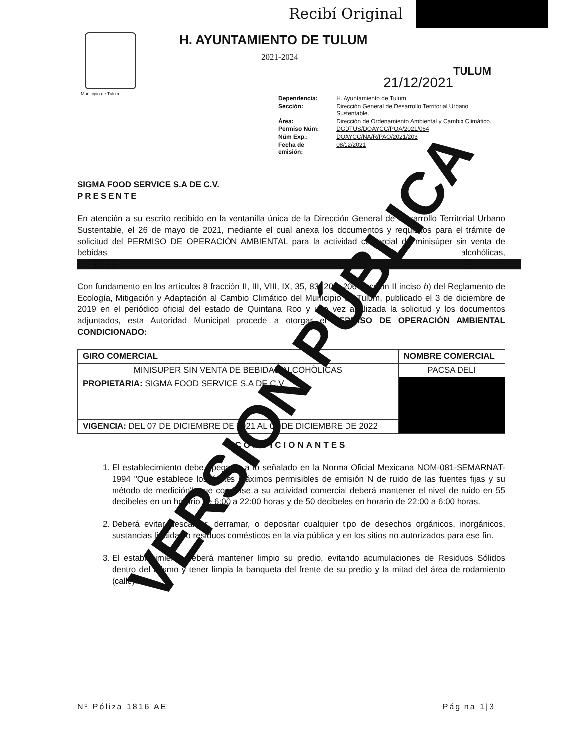Municipio de Tulum
Recibí Original
H. AYUNTAMIENTO DE TULUM
2021-2024
TULUM
21/12/2021
| Dependencia: | H. Ayuntamiento de Tulum |
| Sección: | Dirección General de Desarrollo Territorial Urbano Sustentable. |
| Área: | Dirección de Ordenamiento Ambiental y Cambio Climático. |
| Permiso Núm: | DGDTUS/DOAYCC/POA/2021/064 |
| Núm Exp.: | DOAYCC/NA/R/PAO/2021/203 |
| Fecha de emisión: | 08/12/2021 |
SIGMA FOOD SERVICE S.A DE C.V.
PRESENTE
En atención a su escrito recibido en la ventanilla única de la Dirección General de Desarrollo Territorial Urbano Sustentable, el 26 de mayo de 2021, mediante el cual anexa los documentos y requisitos para el trámite de solicitud del PERMISO DE OPERACIÓN AMBIENTAL para la actividad comercial de minisúper sin venta de bebidas alcohólicas, ██████████████████████████████████████████████████████████████████████████
Con fundamento en los artículos 8 fracción II, III, VIII, IX, 35, 83, 204, 206 fracción II inciso b) del Reglamento de Ecología, Mitigación y Adaptación al Cambio Climático del Municipio de Tulum, publicado el 3 de diciembre de 2019 en el periódico oficial del estado de Quintana Roo y una vez analizada la solicitud y los documentos adjuntados, esta Autoridad Municipal procede a otorgar el PERMISO DE OPERACIÓN AMBIENTAL CONDICIONADO:
| GIRO COMERCIAL | NOMBRE COMERCIAL |
| --- | --- |
| MINISUPER SIN VENTA DE BEBIDAS ALCOHÒLICAS | PACSA DELI |
| PROPIETARIA: SIGMA FOOD SERVICE S.A DE C.V | |
| VIGENCIA: DEL 07 DE DICIEMBRE DE 2021 AL 07 DE DICIEMBRE DE 2022 | |
CONDICIONANTES
1. El establecimiento debe apegarse a lo señalado en la Norma Oficial Mexicana NOM-081-SEMARNAT-1994 "Que establece los límites máximos permisibles de emisión N de ruido de las fuentes fijas y su método de medición", que con base a su actividad comercial deberá mantener el nivel de ruido en 55 decibeles en un horario de 6:00 a 22:00 horas y de 50 decibeles en horario de 22:00 a 6:00 horas.
2. Deberá evitar descargar, derramar, o depositar cualquier tipo de desechos orgánicos, inorgánicos, sustancias líquidas o residuos domésticos en la vía pública y en los sitios no autorizados para ese fin.
3. El establecimiento deberá mantener limpio su predio, evitando acumulaciones de Residuos Sólidos dentro del mismo y tener limpia la banqueta del frente de su predio y la mitad del área de rodamiento (calle).
Nº Póliza 1816 AE Página 1|3
VERSION PÚBLICA